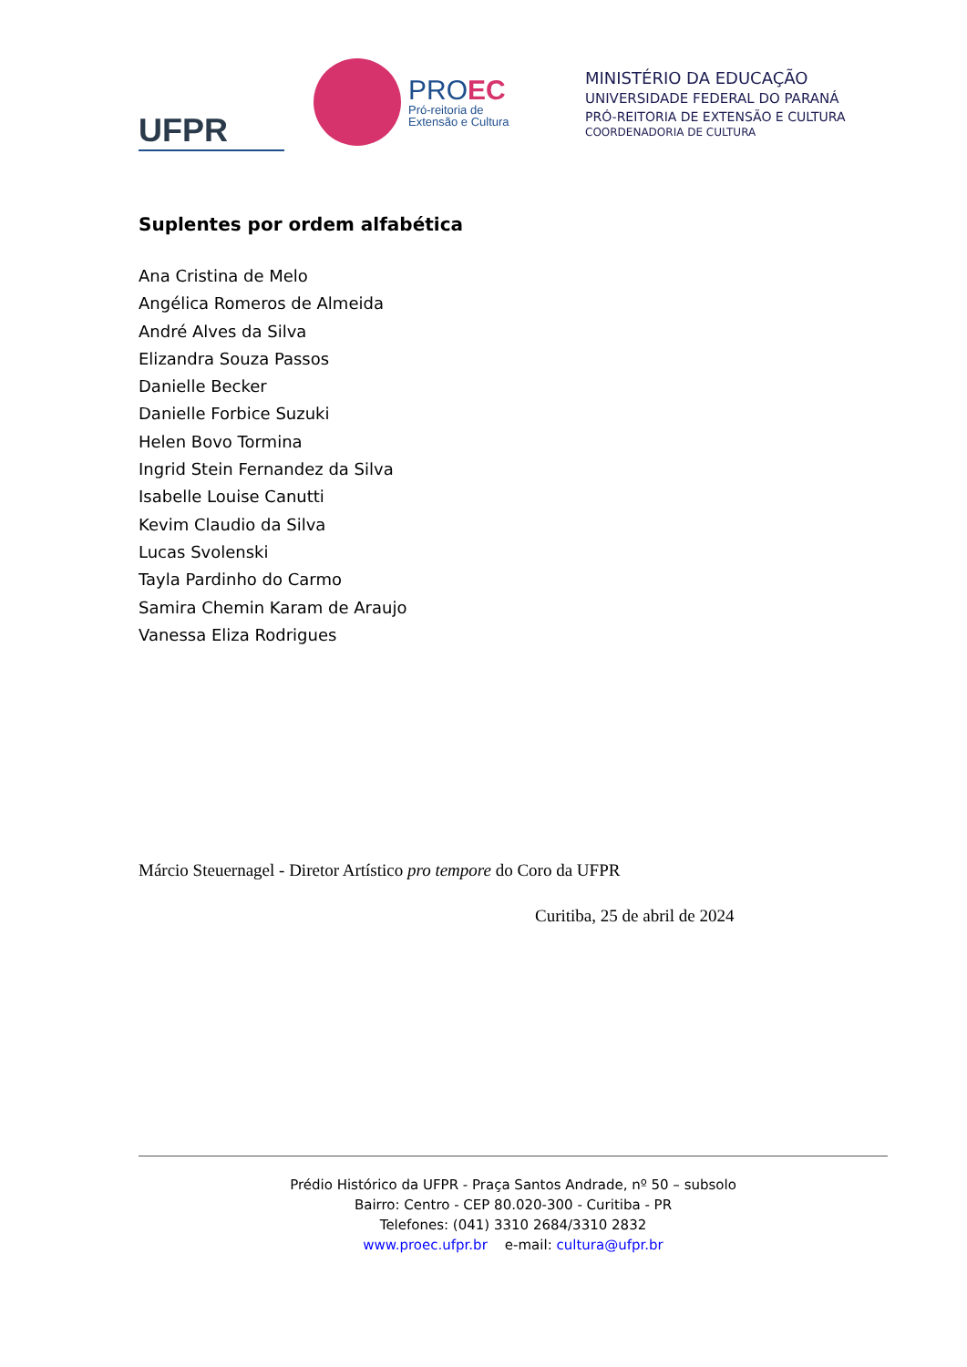UFPR
PROEC
Pró-reitoria de
Extensão e Cultura
MINISTÉRIO DA EDUCAÇÃO
UNIVERSIDADE FEDERAL DO PARANÁ
PRÓ-REITORIA DE EXTENSÃO E CULTURA
COORDENADORIA DE CULTURA
Suplentes por ordem alfabética
Ana Cristina de Melo
Angélica Romeros de Almeida
André Alves da Silva
Elizandra Souza Passos
Danielle Becker
Danielle Forbice Suzuki
Helen Bovo Tormina
Ingrid Stein Fernandez da Silva
Isabelle Louise Canutti
Kevim Claudio da Silva
Lucas Svolenski
Tayla Pardinho do Carmo
Samira Chemin Karam de Araujo
Vanessa Eliza Rodrigues
Márcio Steuernagel - Diretor Artístico pro tempore do Coro da UFPR
Curitiba, 25 de abril de 2024
Prédio Histórico da UFPR - Praça Santos Andrade, nº 50 – subsolo
Bairro: Centro - CEP 80.020-300 - Curitiba - PR
Telefones: (041) 3310 2684/3310 2832
www.proec.ufpr.br e-mail: cultura@ufpr.br